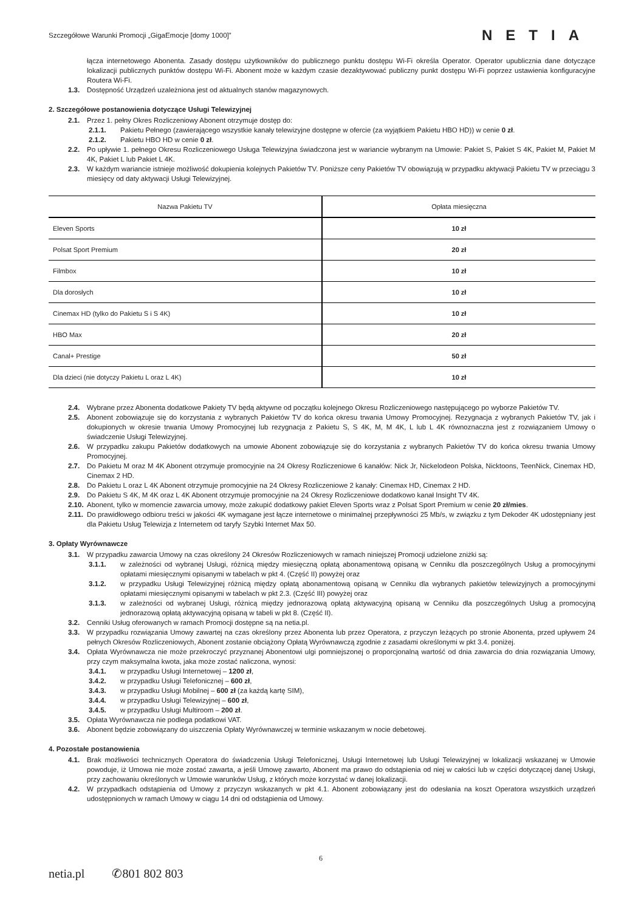Szczegółowe Warunki Promocji „GigaEmocje [domy 1000]” NETIA
łącza internetowego Abonenta. Zasady dostępu użytkowników do publicznego punktu dostępu Wi-Fi określa Operator. Operator upublicznia dane dotyczące lokalizacji publicznych punktów dostępu Wi-Fi. Abonent może w każdym czasie dezaktywować publiczny punkt dostępu Wi-Fi poprzez ustawienia konfiguracyjne Routera Wi-Fi.
1.3. Dostępność Urządzeń uzależniona jest od aktualnych stanów magazynowych.
2. Szczegółowe postanowienia dotyczące Usługi Telewizyjnej
2.1. Przez 1. pełny Okres Rozliczeniowy Abonent otrzymuje dostęp do:
2.1.1. Pakietu Pełnego (zawierającego wszystkie kanały telewizyjne dostępne w ofercie (za wyjątkiem Pakietu HBO HD)) w cenie 0 zł.
2.1.2. Pakietu HBO HD w cenie 0 zł.
2.2. Po upływie 1. pełnego Okresu Rozliczeniowego Usługa Telewizyjna świadczona jest w wariancie wybranym na Umowie: Pakiet S, Pakiet S 4K, Pakiet M, Pakiet M 4K, Pakiet L lub Pakiet L 4K.
2.3. W każdym wariancie istnieje możliwość dokupienia kolejnych Pakietów TV. Poniższe ceny Pakietów TV obowiązują w przypadku aktywacji Pakietu TV w przeciągu 3 miesięcy od daty aktywacji Usługi Telewizyjnej.
| Nazwa Pakietu TV | Opłata miesięczna |
| --- | --- |
| Eleven Sports | 10 zł |
| Polsat Sport Premium | 20 zł |
| Filmbox | 10 zł |
| Dla dorosłych | 10 zł |
| Cinemax HD (tylko do Pakietu S i S 4K) | 10 zł |
| HBO Max | 20 zł |
| Canal+ Prestige | 50 zł |
| Dla dzieci (nie dotyczy Pakietu L oraz L 4K) | 10 zł |
2.4. Wybrane przez Abonenta dodatkowe Pakiety TV będą aktywne od początku kolejnego Okresu Rozliczeniowego następującego po wyborze Pakietów TV.
2.5. Abonent zobowiązuje się do korzystania z wybranych Pakietów TV do końca okresu trwania Umowy Promocyjnej. Rezygnacja z wybranych Pakietów TV, jak i dokupionych w okresie trwania Umowy Promocyjnej lub rezygnacja z Pakietu S, S 4K, M, M 4K, L lub L 4K równoznaczna jest z rozwiązaniem Umowy o świadczenie Usługi Telewizyjnej.
2.6. W przypadku zakupu Pakietów dodatkowych na umowie Abonent zobowiązuje się do korzystania z wybranych Pakietów TV do końca okresu trwania Umowy Promocyjnej.
2.7. Do Pakietu M oraz M 4K Abonent otrzymuje promocyjnie na 24 Okresy Rozliczeniowe 6 kanałów: Nick Jr, Nickelodeon Polska, Nicktoons, TeenNick, Cinemax HD, Cinemax 2 HD.
2.8. Do Pakietu L oraz L 4K Abonent otrzymuje promocyjnie na 24 Okresy Rozliczeniowe 2 kanały: Cinemax HD, Cinemax 2 HD.
2.9. Do Pakietu S 4K, M 4K oraz L 4K Abonent otrzymuje promocyjnie na 24 Okresy Rozliczeniowe dodatkowo kanał Insight TV 4K.
2.10.
Abonent, tylko w momencie zawarcia umowy, może zakupić dodatkowy pakiet Eleven Sports wraz z Polsat Sport Premium w cenie 20 zł/mies.
2.11.
Do prawidłowego odbioru treści w jakości 4K wymagane jest łącze internetowe o minimalnej przepływności 25 Mb/s, w związku z tym Dekoder 4K udostępniany jest dla Pakietu Usług Telewizja z Internetem od taryfy Szybki Internet Max 50.
3. Opłaty Wyrównawcze
3.1. W przypadku zawarcia Umowy na czas określony 24 Okresów Rozliczeniowych w ramach niniejszej Promocji udzielone zniżki są:
3.1.1. w zależności od wybranej Usługi, różnicą między miesięczną opłatą abonamentową opisaną w Cenniku dla poszczególnych Usług a promocyjnymi opłatami miesięcznymi opisanymi w tabelach w pkt 4. (Część II) powyżej oraz
3.1.2. w przypadku Usługi Telewizyjnej różnicą między opłatą abonamentową opisaną w Cenniku dla wybranych pakietów telewizyjnych a promocyjnymi opłatami miesięcznymi opisanymi w tabelach w pkt 2.3. (Część III) powyżej oraz
3.1.3. w zależności od wybranej Usługi, różnicą między jednorazową opłatą aktywacyjną opisaną w Cenniku dla poszczególnych Usług a promocyjną jednorazową opłatą aktywacyjną opisaną w tabeli w pkt 8. (Część II).
3.2. Cenniki Usług oferowanych w ramach Promocji dostępne są na netia.pl.
3.3. W przypadku rozwiązania Umowy zawartej na czas określony przez Abonenta lub przez Operatora, z przyczyn leżących po stronie Abonenta, przed upływem 24 pełnych Okresów Rozliczeniowych, Abonent zostanie obciążony Opłatą Wyrównawczą zgodnie z zasadami określonymi w pkt 3.4. poniżej.
3.4. Opłata Wyrównawcza nie może przekroczyć przyznanej Abonentowi ulgi pomniejszonej o proporcjonalną wartość od dnia zawarcia do dnia rozwiązania Umowy, przy czym maksymalna kwota, jaka może zostać naliczona, wynosi:
3.4.1. w przypadku Usługi Internetowej – 1200 zł,
3.4.2. w przypadku Usługi Telefonicznej – 600 zł,
3.4.3. w przypadku Usługi Mobilnej – 600 zł (za każdą kartę SIM),
3.4.4. w przypadku Usługi Telewizyjnej – 600 zł,
3.4.5. w przypadku Usługi Multiroom – 200 zł.
3.5. Opłata Wyrównawcza nie podlega podatkowi VAT.
3.6. Abonent będzie zobowiązany do uiszczenia Opłaty Wyrównawczej w terminie wskazanym w nocie debetowej.
4. Pozostałe postanowienia
4.1. Brak możliwości technicznych Operatora do świadczenia Usługi Telefonicznej, Usługi Internetowej lub Usługi Telewizyjnej w lokalizacji wskazanej w Umowie powoduje, iż Umowa nie może zostać zawarta, a jeśli Umowę zawarto, Abonent ma prawo do odstąpienia od niej w całości lub w części dotyczącej danej Usługi, przy zachowaniu określonych w Umowie warunków Usług, z których może korzystać w danej lokalizacji.
4.2. W przypadkach odstąpienia od Umowy z przyczyn wskazanych w pkt 4.1. Abonent zobowiązany jest do odesłania na koszt Operatora wszystkich urządzeń udostępnionych w ramach Umowy w ciągu 14 dni od odstąpienia od Umowy.
6
netia.pl ✆801 802 803